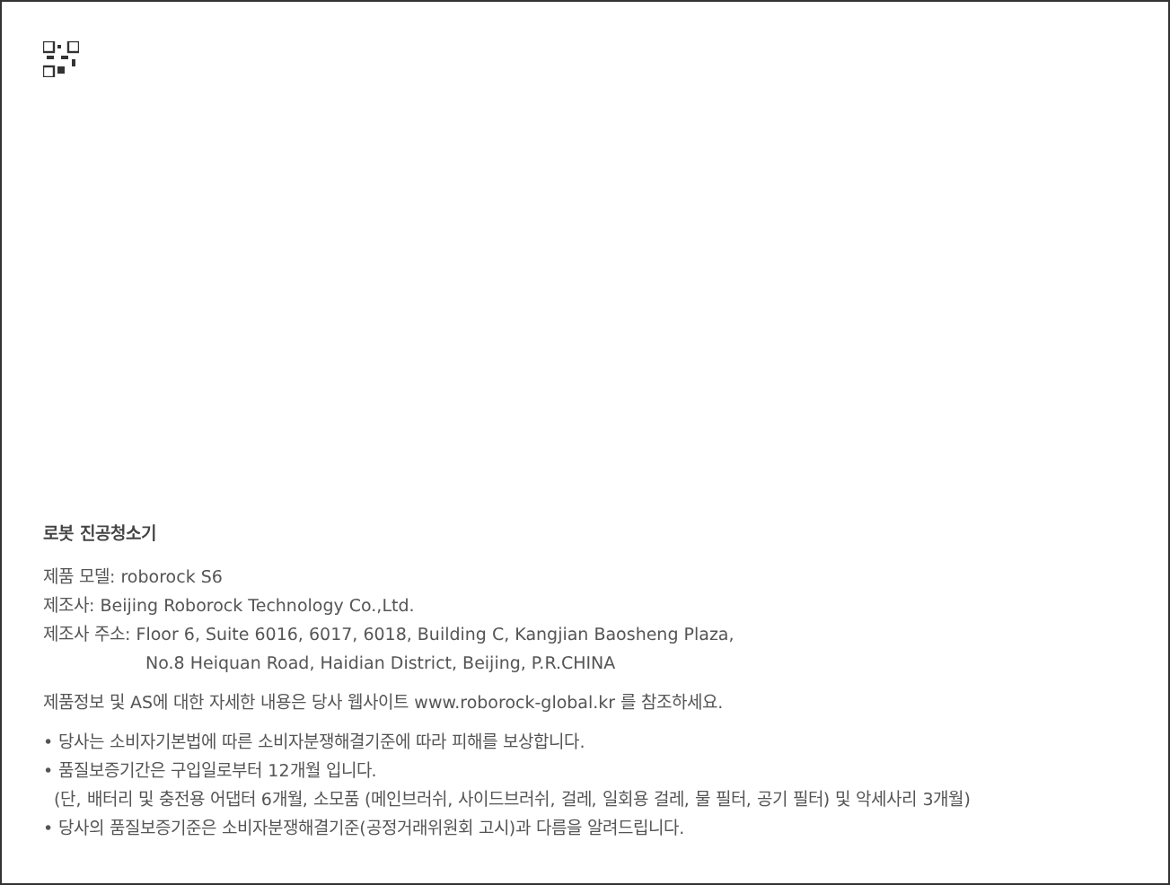로봇 진공청소기
제품 모델: roborock S6
제조사: Beijing Roborock Technology Co.,Ltd.
제조사 주소: Floor 6, Suite 6016, 6017, 6018, Building C, Kangjian Baosheng Plaza,
No.8 Heiquan Road, Haidian District, Beijing, P.R.CHINA
제품정보 및 AS에 대한 자세한 내용은 당사 웹사이트 www.roborock-global.kr 를 참조하세요.
• 당사는 소비자기본법에 따른 소비자분쟁해결기준에 따라 피해를 보상합니다.
• 품질보증기간은 구입일로부터 12개월 입니다.
(단, 배터리 및 충전용 어댑터 6개월, 소모품 (메인브러쉬, 사이드브러쉬, 걸레, 일회용 걸레, 물 필터, 공기 필터) 및 악세사리 3개월)
• 당사의 품질보증기준은 소비자분쟁해결기준(공정거래위원회 고시)과 다름을 알려드립니다.